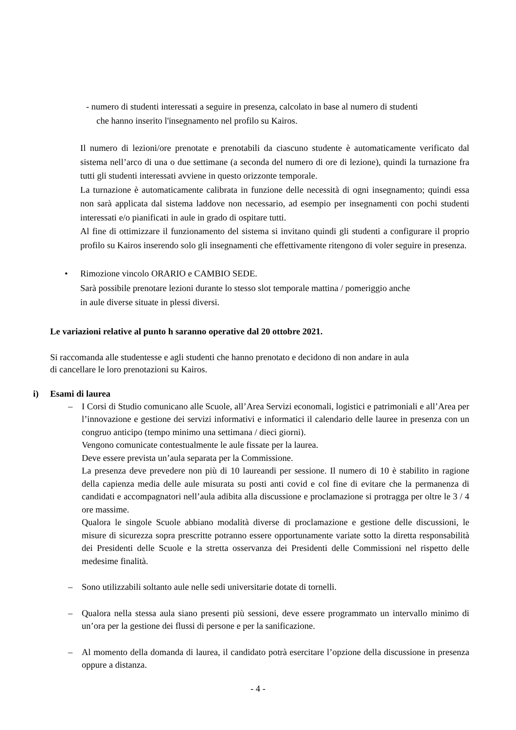- numero di studenti interessati a seguire in presenza, calcolato in base al numero di studenti
che hanno inserito l'insegnamento nel profilo su Kairos.
Il numero di lezioni/ore prenotate e prenotabili da ciascuno studente è automaticamente verificato dal sistema nell’arco di una o due settimane (a seconda del numero di ore di lezione), quindi la turnazione fra tutti gli studenti interessati avviene in questo orizzonte temporale.
La turnazione è automaticamente calibrata in funzione delle necessità di ogni insegnamento; quindi essa non sarà applicata dal sistema laddove non necessario, ad esempio per insegnamenti con pochi studenti interessati e/o pianificati in aule in grado di ospitare tutti.
Al fine di ottimizzare il funzionamento del sistema si invitano quindi gli studenti a configurare il proprio profilo su Kairos inserendo solo gli insegnamenti che effettivamente ritengono di voler seguire in presenza.
• Rimozione vincolo ORARIO e CAMBIO SEDE.
Sarà possibile prenotare lezioni durante lo stesso slot temporale mattina / pomeriggio anche
in aule diverse situate in plessi diversi.
Le variazioni relative al punto h saranno operative dal 20 ottobre 2021.
Si raccomanda alle studentesse e agli studenti che hanno prenotato e decidono di non andare in aula
di cancellare le loro prenotazioni su Kairos.
i) Esami di laurea
– I Corsi di Studio comunicano alle Scuole, all’Area Servizi economali, logistici e patrimoniali e all’Area per l’innovazione e gestione dei servizi informativi e informatici il calendario delle lauree in presenza con un congruo anticipo (tempo minimo una settimana / dieci giorni).
Vengono comunicate contestualmente le aule fissate per la laurea.
Deve essere prevista un’aula separata per la Commissione.
La presenza deve prevedere non più di 10 laureandi per sessione. Il numero di 10 è stabilito in ragione della capienza media delle aule misurata su posti anti covid e col fine di evitare che la permanenza di candidati e accompagnatori nell’aula adibita alla discussione e proclamazione si protragga per oltre le 3 / 4 ore massime.
Qualora le singole Scuole abbiano modalità diverse di proclamazione e gestione delle discussioni, le misure di sicurezza sopra prescritte potranno essere opportunamente variate sotto la diretta responsabilità dei Presidenti delle Scuole e la stretta osservanza dei Presidenti delle Commissioni nel rispetto delle medesime finalità.
– Sono utilizzabili soltanto aule nelle sedi universitarie dotate di tornelli.
– Qualora nella stessa aula siano presenti più sessioni, deve essere programmato un intervallo minimo di un’ora per la gestione dei flussi di persone e per la sanificazione.
– Al momento della domanda di laurea, il candidato potrà esercitare l’opzione della discussione in presenza oppure a distanza.
- 4 -